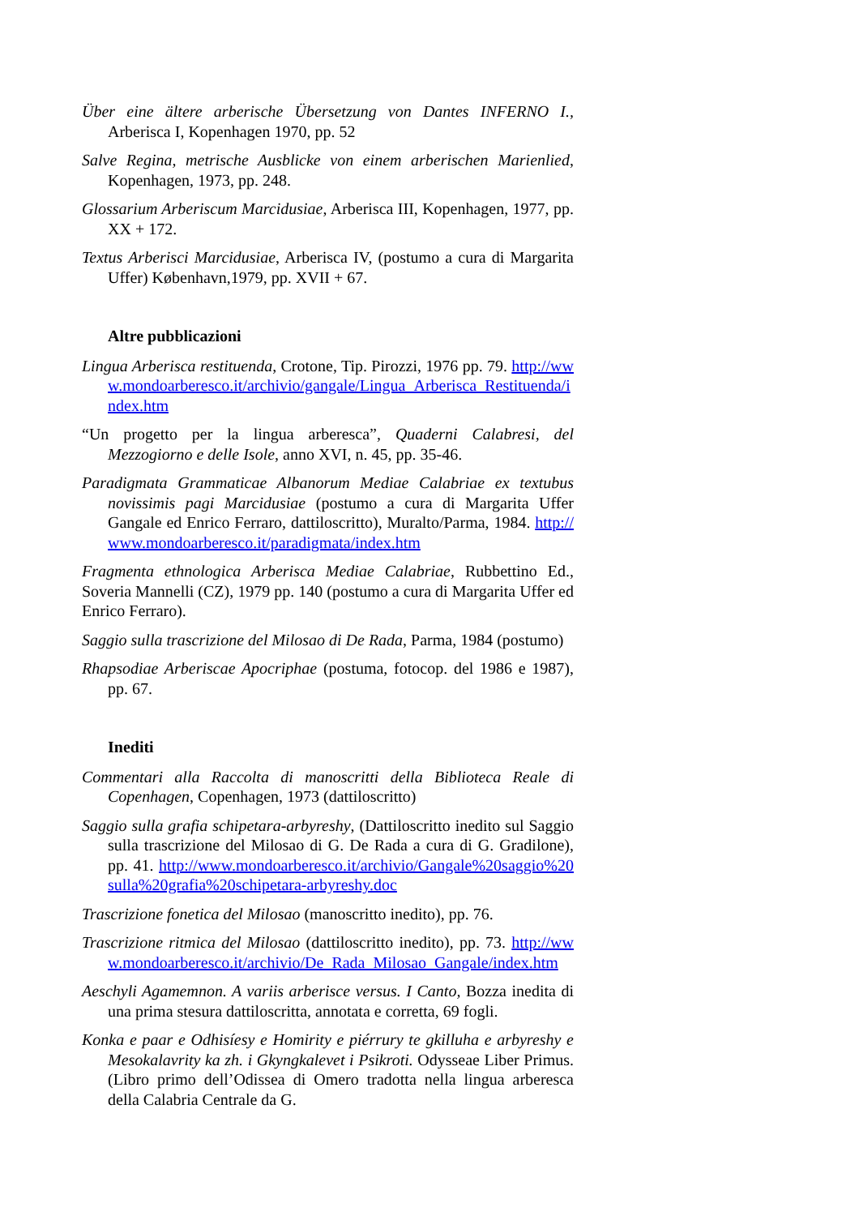Über eine ältere arberische Übersetzung von Dantes INFERNO I., Arberisca I, Kopenhagen 1970, pp. 52
Salve Regina, metrische Ausblicke von einem arberischen Marienlied, Kopenhagen, 1973, pp. 248.
Glossarium Arberiscum Marcidusiae, Arberisca III, Kopenhagen, 1977, pp. XX + 172.
Textus Arberisci Marcidusiae, Arberisca IV, (postumo a cura di Margarita Uffer) København,1979, pp. XVII + 67.
Altre pubblicazioni
Lingua Arberisca restituenda, Crotone, Tip. Pirozzi, 1976 pp. 79. http://www.mondoarberesco.it/archivio/gangale/Lingua_Arberisca_Restituenda/index.htm
“Un progetto per la lingua arberesca”, Quaderni Calabresi, del Mezzogiorno e delle Isole, anno XVI, n. 45, pp. 35-46.
Paradigmata Grammaticae Albanorum Mediae Calabriae ex textubus novissimis pagi Marcidusiae (postumo a cura di Margarita Uffer Gangale ed Enrico Ferraro, dattiloscritto), Muralto/Parma, 1984. http://www.mondoarberesco.it/paradigmata/index.htm
Fragmenta ethnologica Arberisca Mediae Calabriae, Rubbettino Ed., Soveria Mannelli (CZ), 1979 pp. 140 (postumo a cura di Margarita Uffer ed Enrico Ferraro).
Saggio sulla trascrizione del Milosao di De Rada, Parma, 1984 (postumo)
Rhapsodiae Arberiscae Apocriphae (postuma, fotocop. del 1986 e 1987), pp. 67.
Inediti
Commentari alla Raccolta di manoscritti della Biblioteca Reale di Copenhagen, Copenhagen, 1973 (dattiloscritto)
Saggio sulla grafia schipetara-arbyreshy, (Dattiloscritto inedito sul Saggio sulla trascrizione del Milosao di G. De Rada a cura di G. Gradilone), pp. 41. http://www.mondoarberesco.it/archivio/Gangale%20saggio%20sulla%20grafia%20schipetara-arbyreshy.doc
Trascrizione fonetica del Milosao (manoscritto inedito), pp. 76.
Trascrizione ritmica del Milosao (dattiloscritto inedito), pp. 73. http://www.mondoarberesco.it/archivio/De_Rada_Milosao_Gangale/index.htm
Aeschyli Agamemnon. A variis arberisce versus. I Canto, Bozza inedita di una prima stesura dattiloscritta, annotata e corretta, 69 fogli.
Konka e paar e Odhisíesy e Homirity e piérrury te gkilluha e arbyreshy e Mesokalavrity ka zh. i Gkyngkalevet i Psikroti. Odysseae Liber Primus. (Libro primo dell’Odissea di Omero tradotta nella lingua arberesca della Calabria Centrale da G.